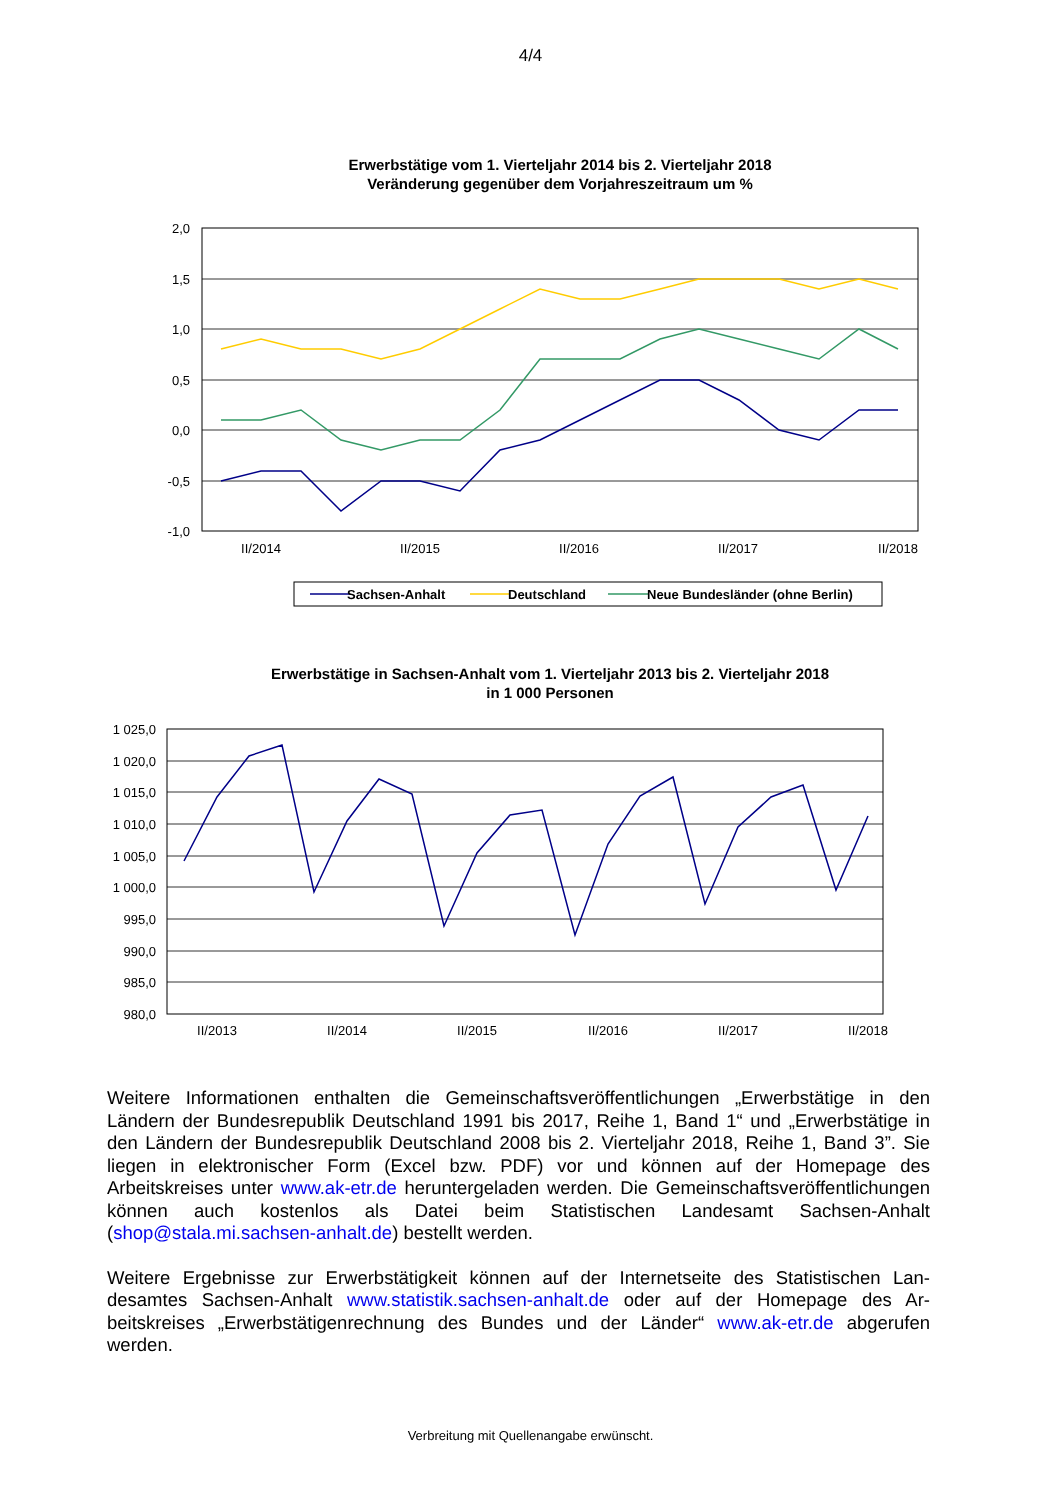4/4
Erwerbstätige vom 1. Vierteljahr 2014 bis 2. Vierteljahr 2018
Veränderung gegenüber dem Vorjahreszeitraum um %
2,0
1,5
1,0
0,5
0,0
-0,5
-1,0
II/2014
II/2015
II/2016
II/2017
II/2018
Sachsen-Anhalt
Deutschland
Neue Bundesländer (ohne Berlin)
Erwerbstätige in Sachsen-Anhalt vom 1. Vierteljahr 2013 bis 2. Vierteljahr 2018
in 1 000 Personen
1 025,0
1 020,0
1 015,0
1 010,0
1 005,0
1 000,0
995,0
990,0
985,0
980,0
II/2013
II/2014
II/2015
II/2016
II/2017
II/2018
Weitere Informationen enthalten die Gemeinschaftsveröffentlichungen „Erwerbstätige in den Ländern der Bundesrepublik Deutschland 1991 bis 2017, Reihe 1, Band 1“ und „Erwerbstätige in den Ländern der Bundesrepublik Deutschland 2008 bis 2. Vierteljahr 2018, Reihe 1, Band 3”. Sie liegen in elektronischer Form (Excel bzw. PDF) vor und können auf der Homepage des Arbeitskreises unter www.ak-etr.de heruntergeladen werden. Die Gemeinschaftsveröffentli­chungen können auch kostenlos als Datei beim Statistischen Landesamt Sachsen-Anhalt (shop@stala.mi.sachsen-anhalt.de) bestellt werden.
Weitere Ergebnisse zur Erwerbstätigkeit können auf der Internetseite des Statistischen Lan­desamtes Sachsen-Anhalt www.statistik.sachsen-anhalt.de oder auf der Homepage des Ar­beitskreises „Erwerbstätigenrechnung des Bundes und der Länder“ www.ak-etr.de abgerufen werden.
Verbreitung mit Quellenangabe erwünscht.